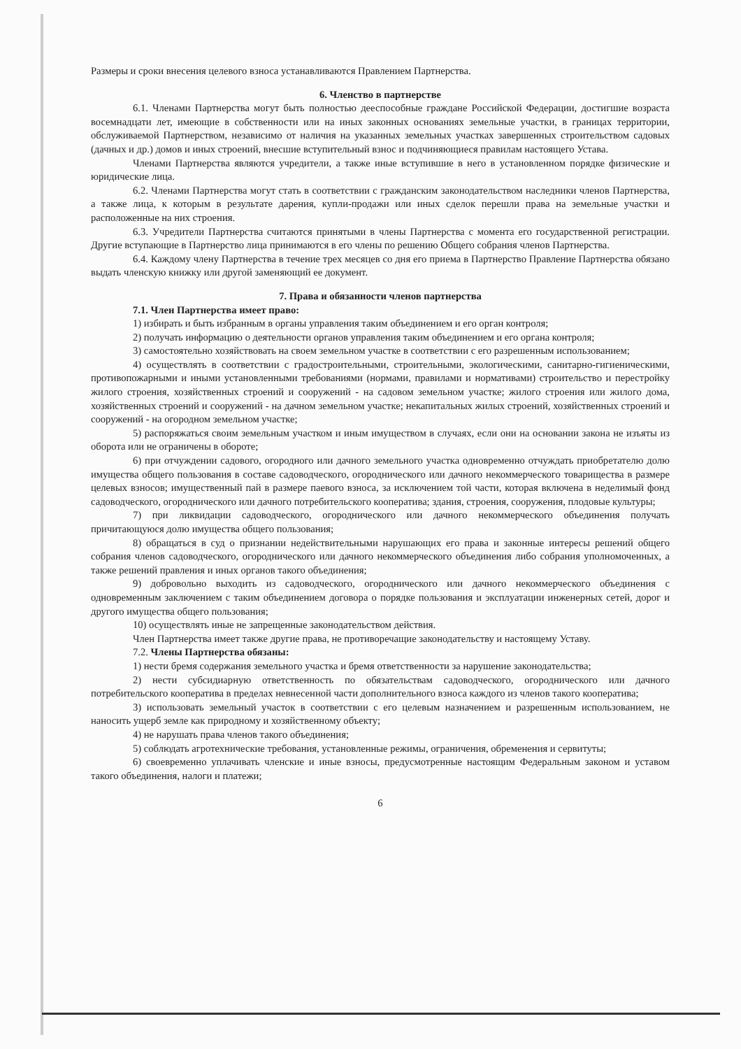Размеры и сроки внесения целевого взноса устанавливаются Правлением Партнерства.
6. Членство в партнерстве
6.1. Членами Партнерства могут быть полностью дееспособные граждане Российской Федерации, достигшие возраста восемнадцати лет, имеющие в собственности или на иных законных основаниях земельные участки, в границах территории, обслуживаемой Партнерством, независимо от наличия на указанных земельных участках завершенных строительством садовых (дачных и др.) домов и иных строений, внесшие вступительный взнос и подчиняющиеся правилам настоящего Устава.
Членами Партнерства являются учредители, а также иные вступившие в него в установленном порядке физические и юридические лица.
6.2. Членами Партнерства могут стать в соответствии с гражданским законодательством наследники членов Партнерства, а также лица, к которым в результате дарения, купли-продажи или иных сделок перешли права на земельные участки и расположенные на них строения.
6.3. Учредители Партнерства считаются принятыми в члены Партнерства с момента его государственной регистрации. Другие вступающие в Партнерство лица принимаются в его члены по решению Общего собрания членов Партнерства.
6.4. Каждому члену Партнерства в течение трех месяцев со дня его приема в Партнерство Правление Партнерства обязано выдать членскую книжку или другой заменяющий ее документ.
7. Права и обязанности членов партнерства
7.1. Член Партнерства имеет право:
1) избирать и быть избранным в органы управления таким объединением и его орган контроля;
2) получать информацию о деятельности органов управления таким объединением и его органа контроля;
3) самостоятельно хозяйствовать на своем земельном участке в соответствии с его разрешенным использованием;
4) осуществлять в соответствии с градостроительными, строительными, экологическими, санитарно-гигиеническими, противопожарными и иными установленными требованиями (нормами, правилами и нормативами) строительство и перестройку жилого строения, хозяйственных строений и сооружений - на садовом земельном участке; жилого строения или жилого дома, хозяйственных строений и сооружений - на дачном земельном участке; некапитальных жилых строений, хозяйственных строений и сооружений - на огородном земельном участке;
5) распоряжаться своим земельным участком и иным имуществом в случаях, если они на основании закона не изъяты из оборота или не ограничены в обороте;
6) при отчуждении садового, огородного или дачного земельного участка одновременно отчуждать приобретателю долю имущества общего пользования в составе садоводческого, огороднического или дачного некоммерческого товарищества в размере целевых взносов; имущественный пай в размере паевого взноса, за исключением той части, которая включена в неделимый фонд садоводческого, огороднического или дачного потребительского кооператива; здания, строения, сооружения, плодовые культуры;
7) при ликвидации садоводческого, огороднического или дачного некоммерческого объединения получать причитающуюся долю имущества общего пользования;
8) обращаться в суд о признании недействительными нарушающих его права и законные интересы решений общего собрания членов садоводческого, огороднического или дачного некоммерческого объединения либо собрания уполномоченных, а также решений правления и иных органов такого объединения;
9) добровольно выходить из садоводческого, огороднического или дачного некоммерческого объединения с одновременным заключением с таким объединением договора о порядке пользования и эксплуатации инженерных сетей, дорог и другого имущества общего пользования;
10) осуществлять иные не запрещенные законодательством действия.
Член Партнерства имеет также другие права, не противоречащие законодательству и настоящему Уставу.
7.2. Члены Партнерства обязаны:
1) нести бремя содержания земельного участка и бремя ответственности за нарушение законодательства;
2) нести субсидиарную ответственность по обязательствам садоводческого, огороднического или дачного потребительского кооператива в пределах невнесенной части дополнительного взноса каждого из членов такого кооператива;
3) использовать земельный участок в соответствии с его целевым назначением и разрешенным использованием, не наносить ущерб земле как природному и хозяйственному объекту;
4) не нарушать права членов такого объединения;
5) соблюдать агротехнические требования, установленные режимы, ограничения, обременения и сервитуты;
6) своевременно уплачивать членские и иные взносы, предусмотренные настоящим Федеральным законом и уставом такого объединения, налоги и платежи;
6